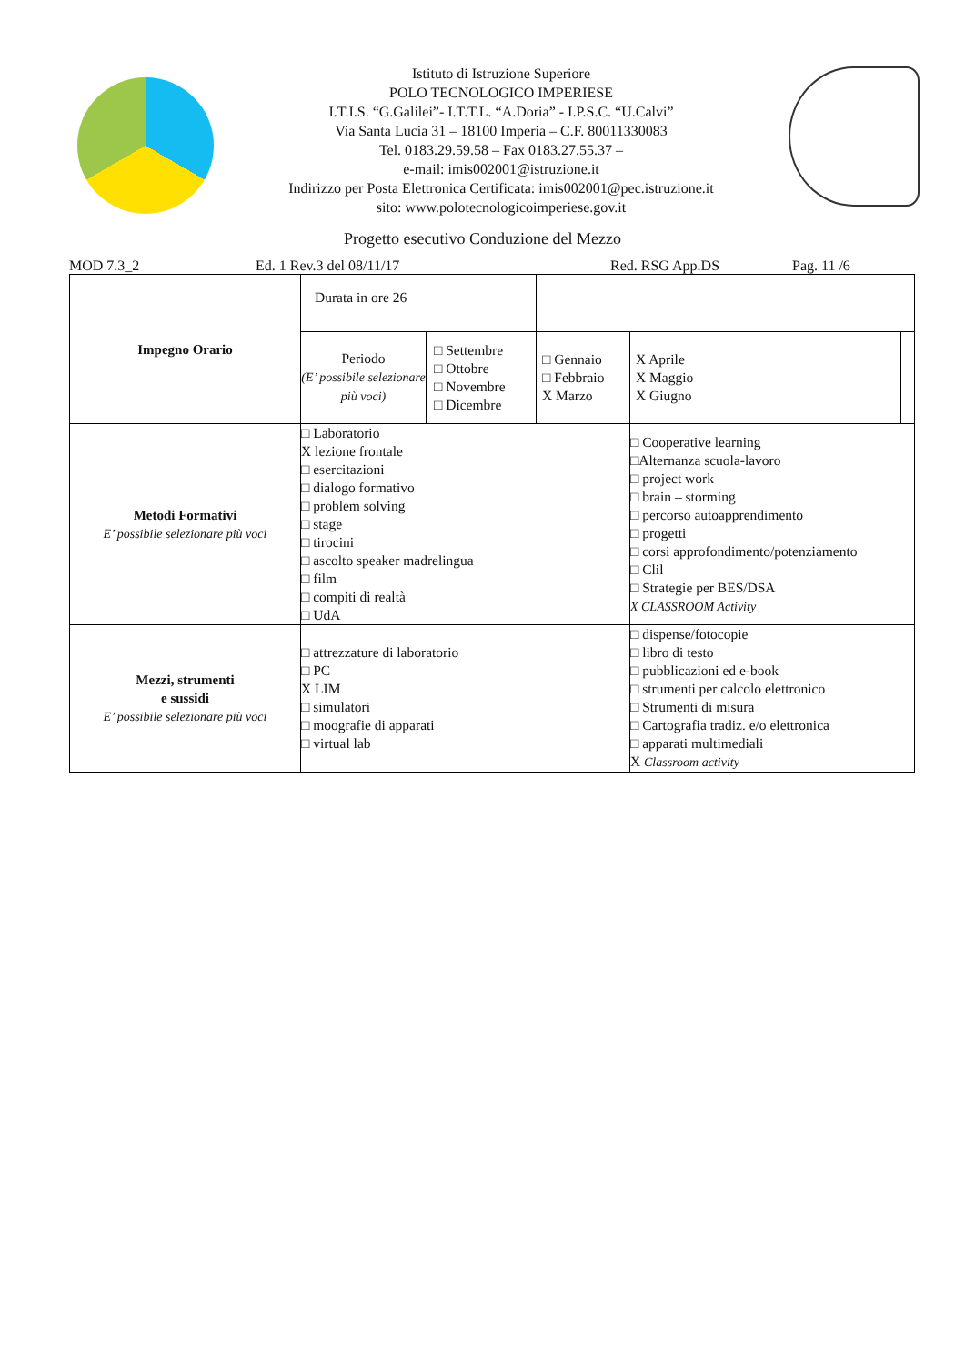Istituto di Istruzione Superiore
POLO TECNOLOGICO IMPERIESE
I.T.I.S. “G.Galilei”- I.T.T.L. “A.Doria” - I.P.S.C. “U.Calvi”
Via Santa Lucia 31 – 18100 Imperia – C.F. 80011330083
Tel. 0183.29.59.58 – Fax 0183.27.55.37 –
e-mail: imis002001@istruzione.it
Indirizzo per Posta Elettronica Certificata: imis002001@pec.istruzione.it
sito: www.polotecnologicoimperiese.gov.it
Progetto esecutivo Conduzione del Mezzo
MOD 7.3_2 Ed. 1 Rev.3 del 08/11/17 Red. RSG App.DS Pag. 11 /6
| Impegno Orario | Durata in ore 26 | | | | |
| | Periodo (E’ possibile selezionare più voci) | □ Settembre □ Ottobre □ Novembre □ Dicembre | □ Gennaio □ Febbraio X Marzo | X Aprile X Maggio X Giugno | |
| Metodi Formativi E’ possibile selezionare più voci | □ Laboratorio X lezione frontale □ esercitazioni □ dialogo formativo □ problem solving □ stage □ tirocini □ ascolto speaker madrelingua □ film □ compiti di realtà □ UdA | | | □ Cooperative learning □Alternanza scuola-lavoro □ project work □ brain – storming □ percorso autoapprendimento □ progetti □ corsi approfondimento/potenziamento □ Clil □ Strategie per BES/DSA X CLASSROOM Activity | |
| Mezzi, strumenti e sussidi E’ possibile selezionare più voci | □ attrezzature di laboratorio □ PC X LIM □ simulatori □ moografie di apparati □ virtual lab | | | □ dispense/fotocopie □ libro di testo □ pubblicazioni ed e-book □ strumenti per calcolo elettronico □ Strumenti di misura □ Cartografia tradiz. e/o elettronica □ apparati multimediali X Classroom activity | |